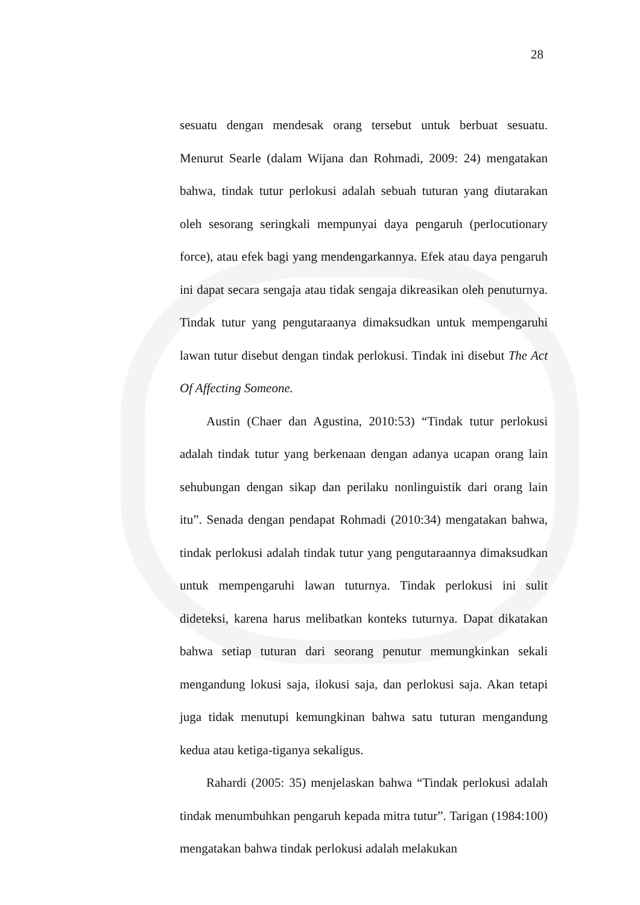28
sesuatu dengan mendesak orang tersebut untuk berbuat sesuatu. Menurut Searle (dalam Wijana dan Rohmadi, 2009: 24) mengatakan bahwa, tindak tutur perlokusi adalah sebuah tuturan yang diutarakan oleh sesorang seringkali mempunyai daya pengaruh (perlocutionary force), atau efek bagi yang mendengarkannya. Efek atau daya pengaruh ini dapat secara sengaja atau tidak sengaja dikreasikan oleh penuturnya. Tindak tutur yang pengutaraanya dimaksudkan untuk mempengaruhi lawan tutur disebut dengan tindak perlokusi. Tindak ini disebut The Act Of Affecting Someone.
Austin (Chaer dan Agustina, 2010:53) “Tindak tutur perlokusi adalah tindak tutur yang berkenaan dengan adanya ucapan orang lain sehubungan dengan sikap dan perilaku nonlinguistik dari orang lain itu”. Senada dengan pendapat Rohmadi (2010:34) mengatakan bahwa, tindak perlokusi adalah tindak tutur yang pengutaraannya dimaksudkan untuk mempengaruhi lawan tuturnya. Tindak perlokusi ini sulit dideteksi, karena harus melibatkan konteks tuturnya. Dapat dikatakan bahwa setiap tuturan dari seorang penutur memungkinkan sekali mengandung lokusi saja, ilokusi saja, dan perlokusi saja. Akan tetapi juga tidak menutupi kemungkinan bahwa satu tuturan mengandung kedua atau ketiga-tiganya sekaligus.
Rahardi (2005: 35) menjelaskan bahwa “Tindak perlokusi adalah tindak menumbuhkan pengaruh kepada mitra tutur”. Tarigan (1984:100) mengatakan bahwa tindak perlokusi adalah melakukan